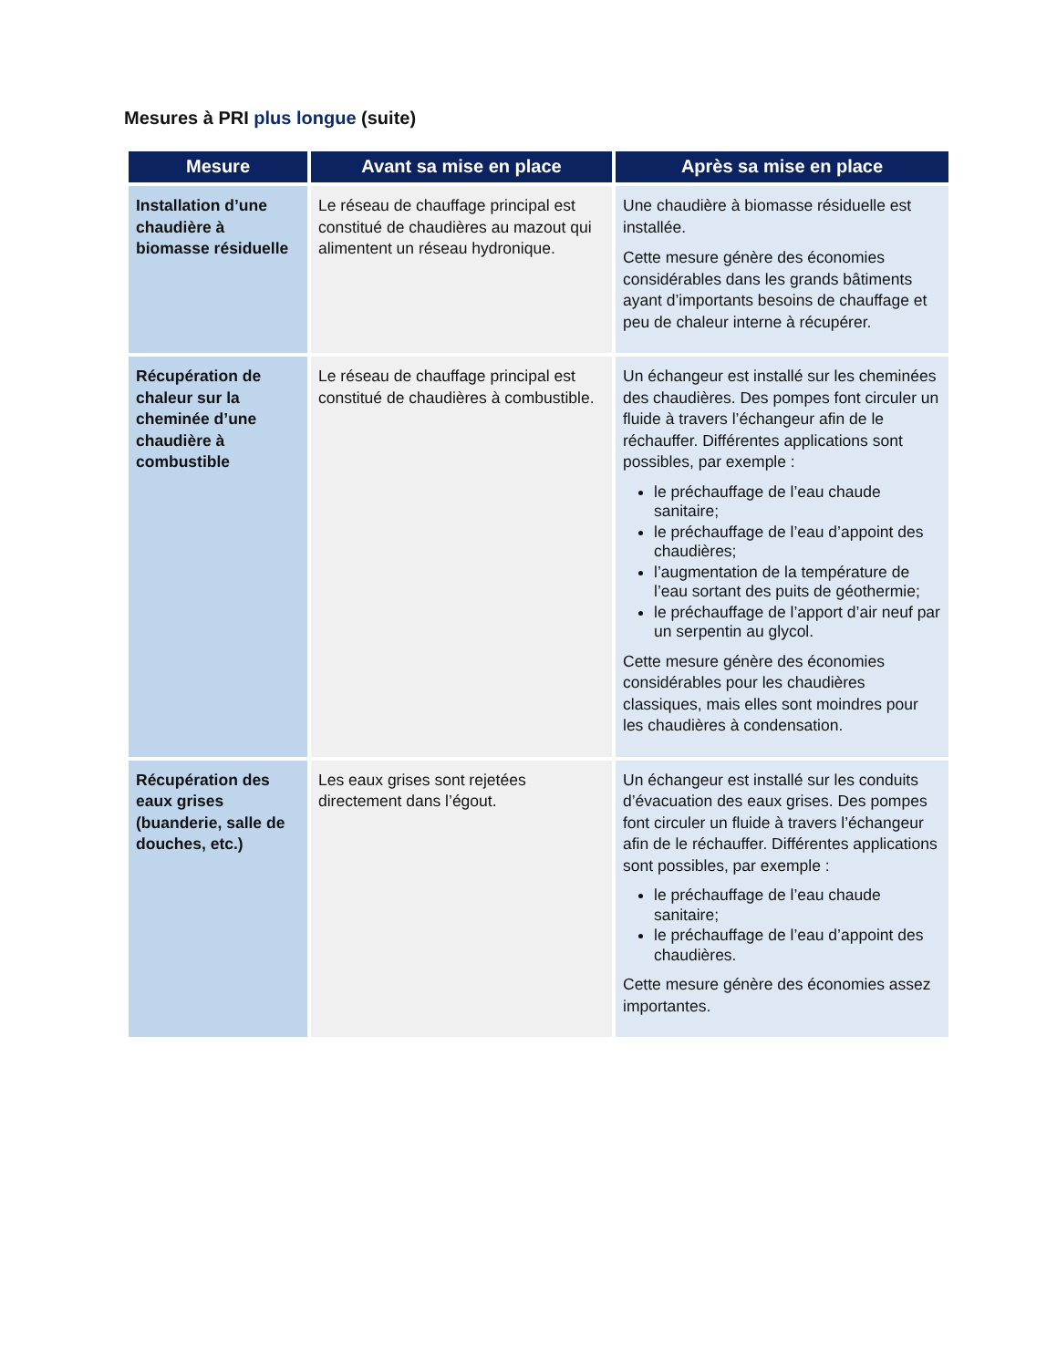Mesures à PRI plus longue (suite)
| Mesure | Avant sa mise en place | Après sa mise en place |
| --- | --- | --- |
| Installation d’une chaudière à biomasse résiduelle | Le réseau de chauffage principal est constitué de chaudières au mazout qui alimentent un réseau hydronique. | Une chaudière à biomasse résiduelle est installée. Cette mesure génère des économies considérables dans les grands bâtiments ayant d’importants besoins de chauffage et peu de chaleur interne à récupérer. |
| Récupération de chaleur sur la cheminée d’une chaudière à combustible | Le réseau de chauffage principal est constitué de chaudières à combustible. | Un échangeur est installé sur les cheminées des chaudières. Des pompes font circuler un fluide à travers l’échangeur afin de le réchauffer. Différentes applications sont possibles, par exemple : le préchauffage de l’eau chaude sanitaire; le préchauffage de l’eau d’appoint des chaudières; l’augmentation de la température de l’eau sortant des puits de géothermie; le préchauffage de l’apport d’air neuf par un serpentin au glycol. Cette mesure génère des économies considérables pour les chaudières classiques, mais elles sont moindres pour les chaudières à condensation. |
| Récupération des eaux grises (buanderie, salle de douches, etc.) | Les eaux grises sont rejetées directement dans l’égout. | Un échangeur est installé sur les conduits d’évacuation des eaux grises. Des pompes font circuler un fluide à travers l’échangeur afin de le réchauffer. Différentes applications sont possibles, par exemple : le préchauffage de l’eau chaude sanitaire; le préchauffage de l’eau d’appoint des chaudières. Cette mesure génère des économies assez importantes. |